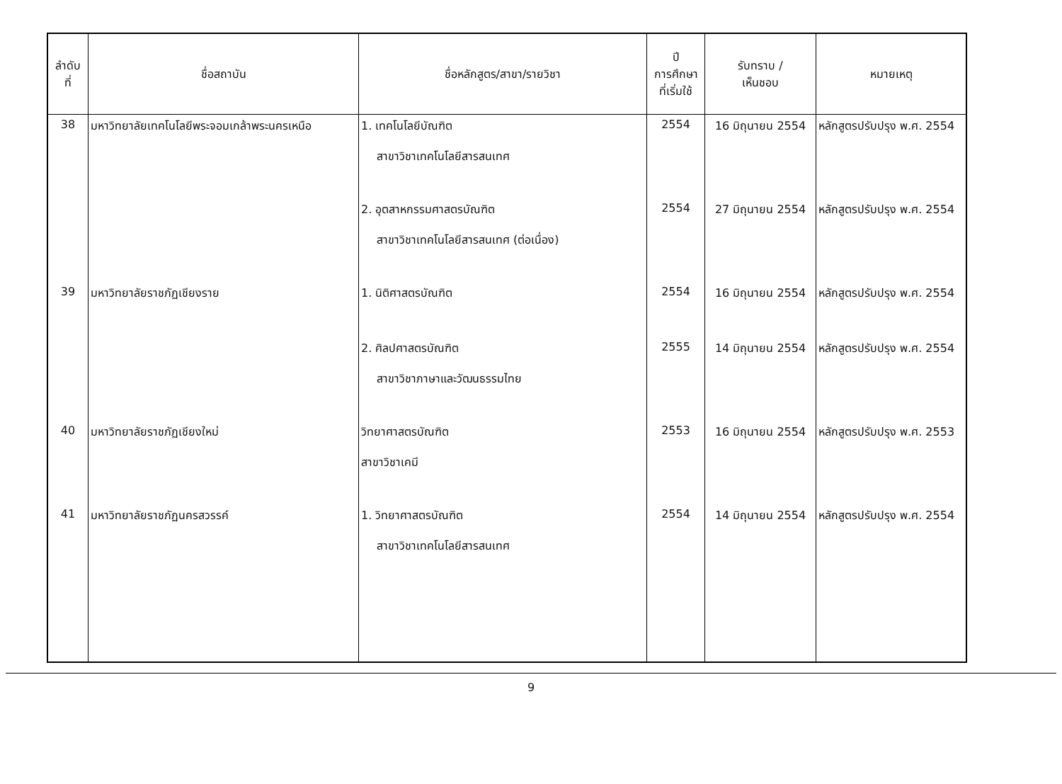| ลำดับ ที่ | ชื่อสถาบัน | ชื่อหลักสูตร/สาขา/รายวิชา | ปี การศึกษา ที่เริ่มใช้ | รับทราบ / เห็นชอบ | หมายเหตุ |
| --- | --- | --- | --- | --- | --- |
| 38 | มหาวิทยาลัยเทคโนโลยีพระจอมเกล้าพระนครเหนือ | 1. เทคโนโลยีบัณฑิต สาขาวิชาเทคโนโลยีสารสนเทศ | 2554 | 16 มิถุนายน 2554 | หลักสูตรปรับปรุง พ.ศ. 2554 |
| | | 2. อุตสาหกรรมศาสตรบัณฑิต สาขาวิชาเทคโนโลยีสารสนเทศ (ต่อเนื่อง) | 2554 | 27 มิถุนายน 2554 | หลักสูตรปรับปรุง พ.ศ. 2554 |
| 39 | มหาวิทยาลัยราชภัฏเชียงราย | 1. นิติศาสตรบัณฑิต | 2554 | 16 มิถุนายน 2554 | หลักสูตรปรับปรุง พ.ศ. 2554 |
| | | 2. ศิลปศาสตรบัณฑิต สาขาวิชาภาษาและวัฒนธรรมไทย | 2555 | 14 มิถุนายน 2554 | หลักสูตรปรับปรุง พ.ศ. 2554 |
| 40 | มหาวิทยาลัยราชภัฏเชียงใหม่ | วิทยาศาสตรบัณฑิต สาขาวิชาเคมี | 2553 | 16 มิถุนายน 2554 | หลักสูตรปรับปรุง พ.ศ. 2553 |
| 41 | มหาวิทยาลัยราชภัฏนครสวรรค์ | 1. วิทยาศาสตรบัณฑิต สาขาวิชาเทคโนโลยีสารสนเทศ | 2554 | 14 มิถุนายน 2554 | หลักสูตรปรับปรุง พ.ศ. 2554 |
9